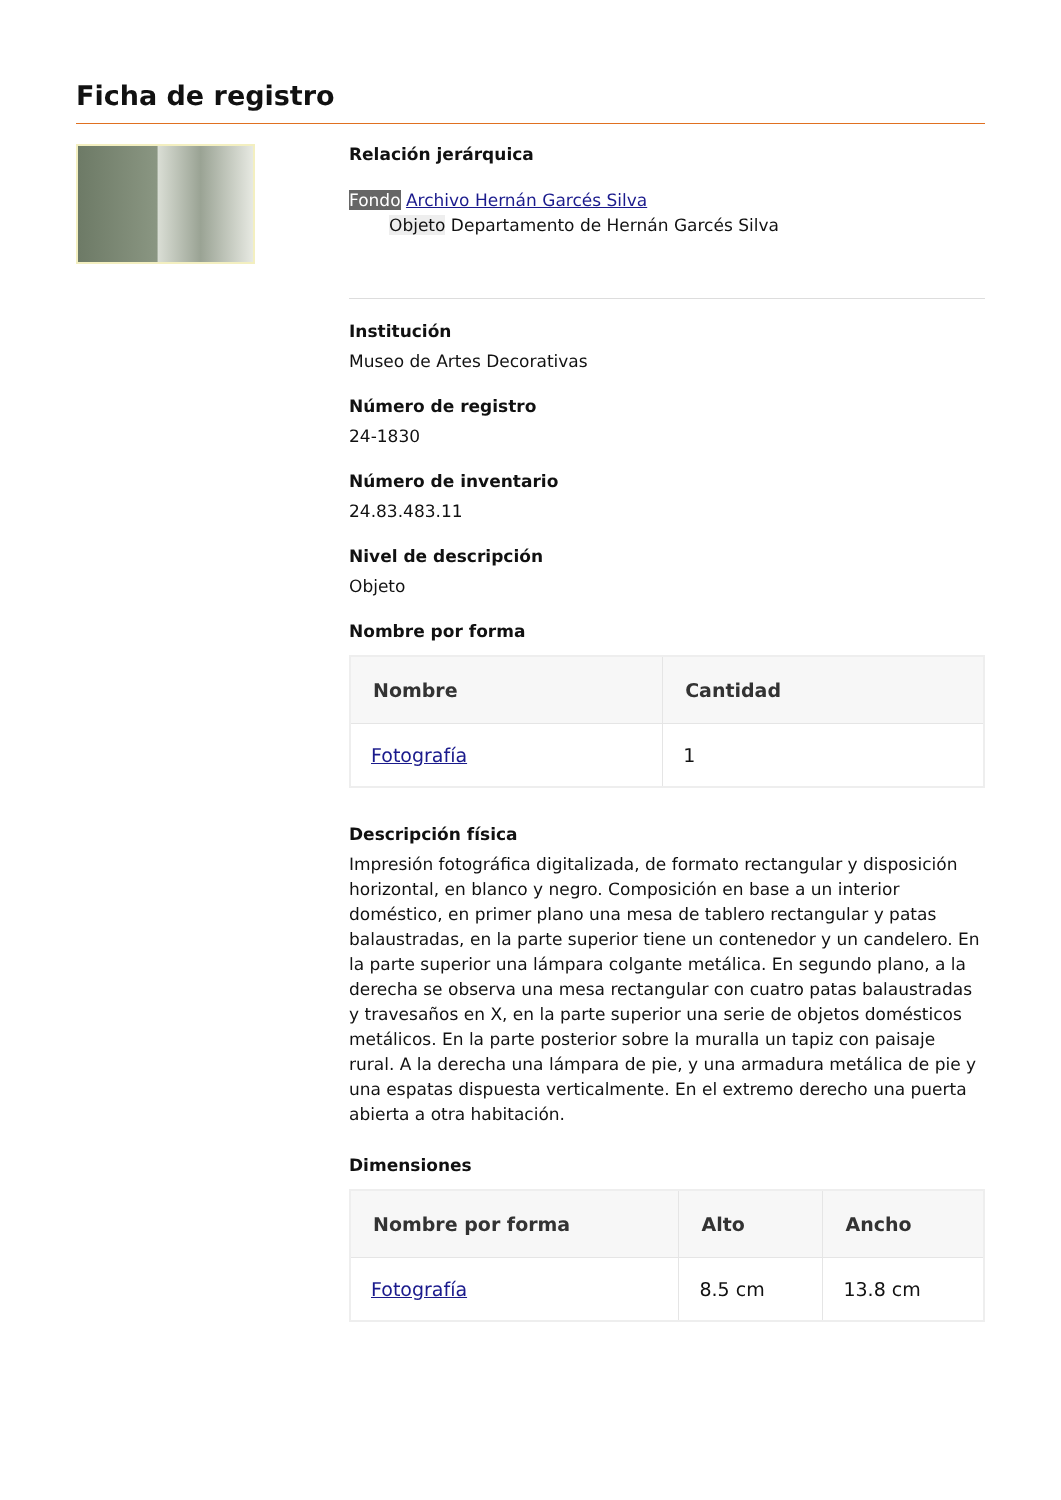Ficha de registro
Relación jerárquica
Fondo Archivo Hernán Garcés Silva
Objeto Departamento de Hernán Garcés Silva
Institución
Museo de Artes Decorativas
Número de registro
24-1830
Número de inventario
24.83.483.11
Nivel de descripción
Objeto
Nombre por forma
| Nombre | Cantidad |
| --- | --- |
| Fotografía | 1 |
Descripción física
Impresión fotográfica digitalizada, de formato rectangular y disposición horizontal, en blanco y negro. Composición en base a un interior doméstico, en primer plano una mesa de tablero rectangular y patas balaustradas, en la parte superior tiene un contenedor y un candelero. En la parte superior una lámpara colgante metálica. En segundo plano, a la derecha se observa una mesa rectangular con cuatro patas balaustradas y travesaños en X, en la parte superior una serie de objetos domésticos metálicos. En la parte posterior sobre la muralla un tapiz con paisaje rural. A la derecha una lámpara de pie, y una armadura metálica de pie y una espatas dispuesta verticalmente. En el extremo derecho una puerta abierta a otra habitación.
Dimensiones
| Nombre por forma | Alto | Ancho |
| --- | --- | --- |
| Fotografía | 8.5 cm | 13.8 cm |